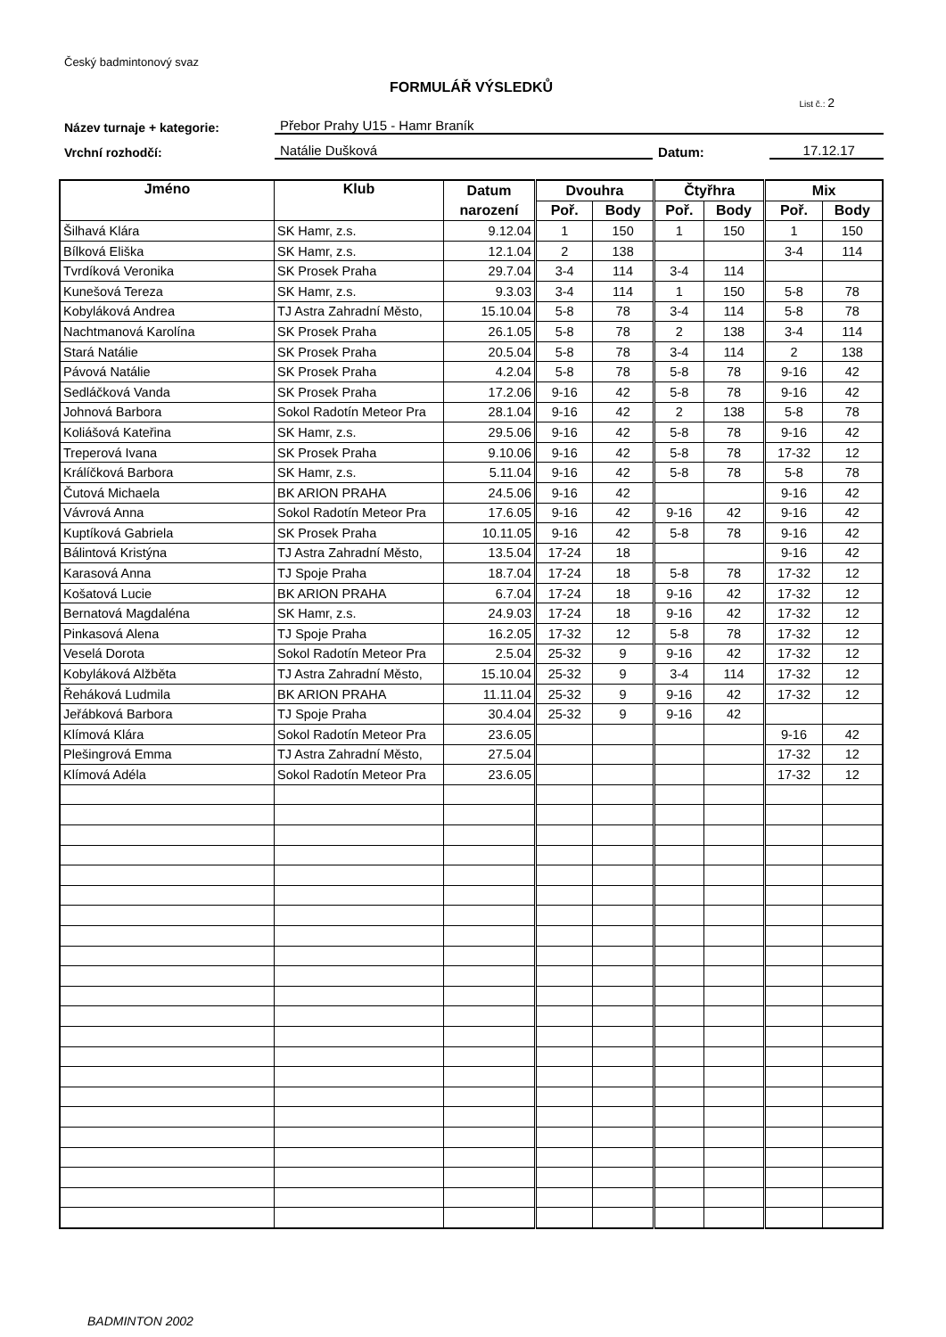Český badmintonový svaz
FORMULÁŘ VÝSLEDKŮ
List č.: 2
Název turnaje + kategorie: Přebor Prahy U15 - Hamr Braník
Vrchní rozhodčí: Natálie Dušková Datum: 17.12.17
| Jméno | Klub | Datum | Dvouhra | | Čtyřhra | | Mix | |
| --- | --- | --- | --- | --- | --- | --- | --- | --- |
| | | narození | Poř. | Body | Poř. | Body | Poř. | Body |
| Šilhavá Klára | SK Hamr, z.s. | 9.12.04 | 1 | 150 | 1 | 150 | 1 | 150 |
| Bílková Eliška | SK Hamr, z.s. | 12.1.04 | 2 | 138 | | | 3-4 | 114 |
| Tvrdíková Veronika | SK Prosek Praha | 29.7.04 | 3-4 | 114 | 3-4 | 114 | | |
| Kunešová Tereza | SK Hamr, z.s. | 9.3.03 | 3-4 | 114 | 1 | 150 | 5-8 | 78 |
| Kobyláková Andrea | TJ Astra Zahradní Město, | 15.10.04 | 5-8 | 78 | 3-4 | 114 | 5-8 | 78 |
| Nachtmanová Karolína | SK Prosek Praha | 26.1.05 | 5-8 | 78 | 2 | 138 | 3-4 | 114 |
| Stará Natálie | SK Prosek Praha | 20.5.04 | 5-8 | 78 | 3-4 | 114 | 2 | 138 |
| Pávová Natálie | SK Prosek Praha | 4.2.04 | 5-8 | 78 | 5-8 | 78 | 9-16 | 42 |
| Sedláčková Vanda | SK Prosek Praha | 17.2.06 | 9-16 | 42 | 5-8 | 78 | 9-16 | 42 |
| Johnová Barbora | Sokol Radotín Meteor Pra | 28.1.04 | 9-16 | 42 | 2 | 138 | 5-8 | 78 |
| Koliášová Kateřina | SK Hamr, z.s. | 29.5.06 | 9-16 | 42 | 5-8 | 78 | 9-16 | 42 |
| Treperová Ivana | SK Prosek Praha | 9.10.06 | 9-16 | 42 | 5-8 | 78 | 17-32 | 12 |
| Králíčková Barbora | SK Hamr, z.s. | 5.11.04 | 9-16 | 42 | 5-8 | 78 | 5-8 | 78 |
| Čutová Michaela | BK ARION PRAHA | 24.5.06 | 9-16 | 42 | | | 9-16 | 42 |
| Vávrová Anna | Sokol Radotín Meteor Pra | 17.6.05 | 9-16 | 42 | 9-16 | 42 | 9-16 | 42 |
| Kuptíková Gabriela | SK Prosek Praha | 10.11.05 | 9-16 | 42 | 5-8 | 78 | 9-16 | 42 |
| Bálintová Kristýna | TJ Astra Zahradní Město, | 13.5.04 | 17-24 | 18 | | | 9-16 | 42 |
| Karasová Anna | TJ Spoje Praha | 18.7.04 | 17-24 | 18 | 5-8 | 78 | 17-32 | 12 |
| Košatová Lucie | BK ARION PRAHA | 6.7.04 | 17-24 | 18 | 9-16 | 42 | 17-32 | 12 |
| Bernatová Magdaléna | SK Hamr, z.s. | 24.9.03 | 17-24 | 18 | 9-16 | 42 | 17-32 | 12 |
| Pinkasová Alena | TJ Spoje Praha | 16.2.05 | 17-32 | 12 | 5-8 | 78 | 17-32 | 12 |
| Veselá Dorota | Sokol Radotín Meteor Pra | 2.5.04 | 25-32 | 9 | 9-16 | 42 | 17-32 | 12 |
| Kobyláková Alžběta | TJ Astra Zahradní Město, | 15.10.04 | 25-32 | 9 | 3-4 | 114 | 17-32 | 12 |
| Řeháková Ludmila | BK ARION PRAHA | 11.11.04 | 25-32 | 9 | 9-16 | 42 | 17-32 | 12 |
| Jeřábková Barbora | TJ Spoje Praha | 30.4.04 | 25-32 | 9 | 9-16 | 42 | | |
| Klímová Klára | Sokol Radotín Meteor Pra | 23.6.05 | | | | | 9-16 | 42 |
| Plešingrová Emma | TJ Astra Zahradní Město, | 27.5.04 | | | | | 17-32 | 12 |
| Klímová Adéla | Sokol Radotín Meteor Pra | 23.6.05 | | | | | 17-32 | 12 |
BADMINTON 2002